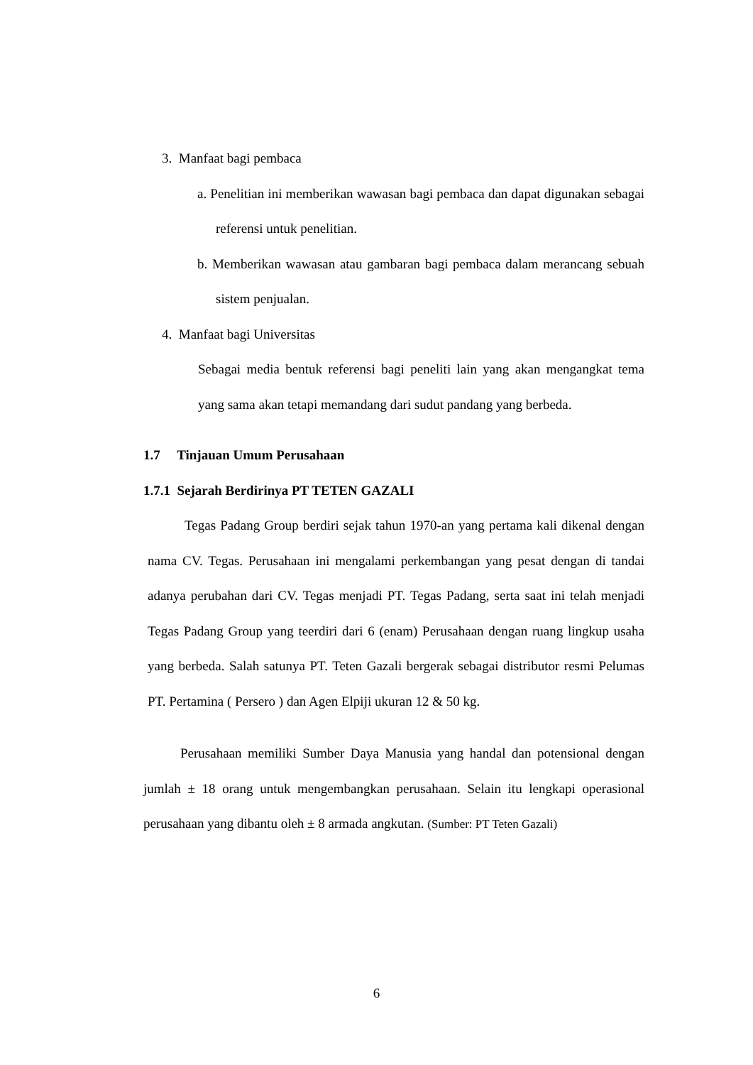3. Manfaat bagi pembaca
a. Penelitian ini memberikan wawasan bagi pembaca dan dapat digunakan sebagai referensi untuk penelitian.
b. Memberikan wawasan atau gambaran bagi pembaca dalam merancang sebuah sistem penjualan.
4. Manfaat bagi Universitas
Sebagai media bentuk referensi bagi peneliti lain yang akan mengangkat tema yang sama akan tetapi memandang dari sudut pandang yang berbeda.
1.7 Tinjauan Umum Perusahaan
1.7.1 Sejarah Berdirinya PT TETEN GAZALI
Tegas Padang Group berdiri sejak tahun 1970-an yang pertama kali dikenal dengan nama CV. Tegas. Perusahaan ini mengalami perkembangan yang pesat dengan di tandai adanya perubahan dari CV. Tegas menjadi PT. Tegas Padang, serta saat ini telah menjadi Tegas Padang Group yang teerdiri dari 6 (enam) Perusahaan dengan ruang lingkup usaha yang berbeda. Salah satunya PT. Teten Gazali bergerak sebagai distributor resmi Pelumas PT. Pertamina ( Persero ) dan Agen Elpiji ukuran 12 & 50 kg.
Perusahaan memiliki Sumber Daya Manusia yang handal dan potensional dengan jumlah ± 18 orang untuk mengembangkan perusahaan. Selain itu lengkapi operasional perusahaan yang dibantu oleh ± 8 armada angkutan. (Sumber: PT Teten Gazali)
6